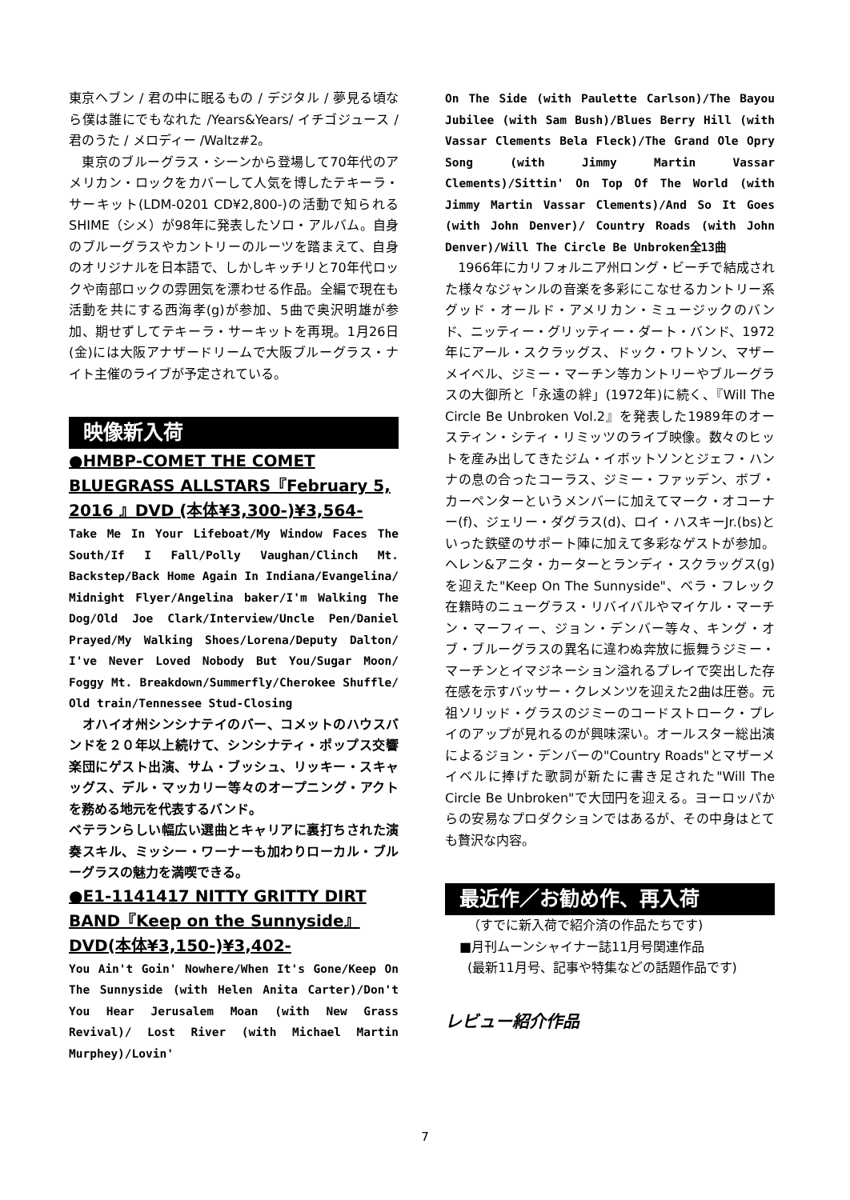東京ヘブン / 君の中に眠るもの / デジタル / 夢見る頃なら僕は誰にでもなれた /Years&Years/ イチゴジュース / 君のうた / メロディー /Waltz#2。
　東京のブルーグラス・シーンから登場して70年代のアメリカン・ロックをカバーして人気を博したテキーラ・サーキット(LDM-0201 CD¥2,800-)の活動で知られるSHIME（シメ）が98年に発表したソロ・アルバム。自身のブルーグラスやカントリーのルーツを踏まえて、自身のオリジナルを日本語で、しかしキッチリと70年代ロックや南部ロックの雰囲気を漂わせる作品。全編で現在も活動を共にする西海孝(g)が参加、5曲で奥沢明雄が参加、期せずしてテキーラ・サーキットを再現。1月26日(金)には大阪アナザードリームで大阪ブルーグラス・ナイト主催のライブが予定されている。
映像新入荷
●HMBP-COMET THE COMET BLUEGRASS ALLSTARS『February 5, 2016 』DVD (本体¥3,300-)¥3,564-
Take Me In Your Lifeboat/My Window Faces The South/If I Fall/Polly Vaughan/Clinch Mt. Backstep/Back Home Again In Indiana/Evangelina/ Midnight Flyer/Angelina baker/I'm Walking The Dog/Old Joe Clark/Interview/Uncle Pen/Daniel Prayed/My Walking Shoes/Lorena/Deputy Dalton/ I've Never Loved Nobody But You/Sugar Moon/ Foggy Mt. Breakdown/Summerfly/Cherokee Shuffle/ Old train/Tennessee Stud-Closing
　オハイオ州シンシナテイのバー、コメットのハウスバンドを２０年以上続けて、シンシナティ・ポップス交響楽団にゲスト出演、サム・ブッシュ、リッキー・スキャッグス、デル・マッカリー等々のオープニング・アクトを務める地元を代表するバンド。
ベテランらしい幅広い選曲とキャリアに裏打ちされた演奏スキル、ミッシー・ワーナーも加わりローカル・ブルーグラスの魅力を満喫できる。
●E1-1141417 NITTY GRITTY DIRT BAND『Keep on the Sunnyside』DVD(本体¥3,150-)¥3,402-
You Ain't Goin' Nowhere/When It's Gone/Keep On The Sunnyside (with Helen Anita Carter)/Don't You Hear Jerusalem Moan (with New Grass Revival)/ Lost River (with Michael Martin Murphey)/Lovin'
On The Side (with Paulette Carlson)/The Bayou Jubilee (with Sam Bush)/Blues Berry Hill (with Vassar Clements Bela Fleck)/The Grand Ole Opry Song (with Jimmy Martin Vassar Clements)/Sittin' On Top Of The World (with Jimmy Martin Vassar Clements)/And So It Goes (with John Denver)/ Country Roads (with John Denver)/Will The Circle Be Unbroken全13曲
　1966年にカリフォルニア州ロング・ビーチで結成された様々なジャンルの音楽を多彩にこなせるカントリー系グッド・オールド・アメリカン・ミュージックのバンド、ニッティー・グリッティー・ダート・バンド、1972年にアール・スクラッグス、ドック・ワトソン、マザーメイベル、ジミー・マーチン等カントリーやブルーグラスの大御所と「永遠の絆」(1972年)に続く、『Will The Circle Be Unbroken Vol.2』を発表した1989年のオースティン・シティ・リミッツのライブ映像。数々のヒットを産み出してきたジム・イボットソンとジェフ・ハンナの息の合ったコーラス、ジミー・ファッデン、ボブ・カーペンターというメンバーに加えてマーク・オコーナー(f)、ジェリー・ダグラス(d)、ロイ・ハスキーJr.(bs)といった鉄壁のサポート陣に加えて多彩なゲストが参加。ヘレン&アニタ・カーターとランディ・スクラッグス(g)を迎えた"Keep On The Sunnyside"、ベラ・フレック在籍時のニューグラス・リバイバルやマイケル・マーチン・マーフィー、ジョン・デンバー等々、キング・オブ・ブルーグラスの異名に違わぬ奔放に振舞うジミー・マーチンとイマジネーション溢れるプレイで突出した存在感を示すバッサー・クレメンツを迎えた2曲は圧巻。元祖ソリッド・グラスのジミーのコードストローク・プレイのアップが見れるのが興味深い。オールスター総出演によるジョン・デンバーの"Country Roads"とマザーメイベルに捧げた歌詞が新たに書き足された"Will The Circle Be Unbroken"で大団円を迎える。ヨーロッパからの安易なプロダクションではあるが、その中身はとても贅沢な内容。
最近作／お勧め作、再入荷
（すでに新入荷で紹介済の作品たちです)
■月刊ムーンシャイナー誌11月号関連作品
(最新11月号、記事や特集などの話題作品です)
レビュー紹介作品
7